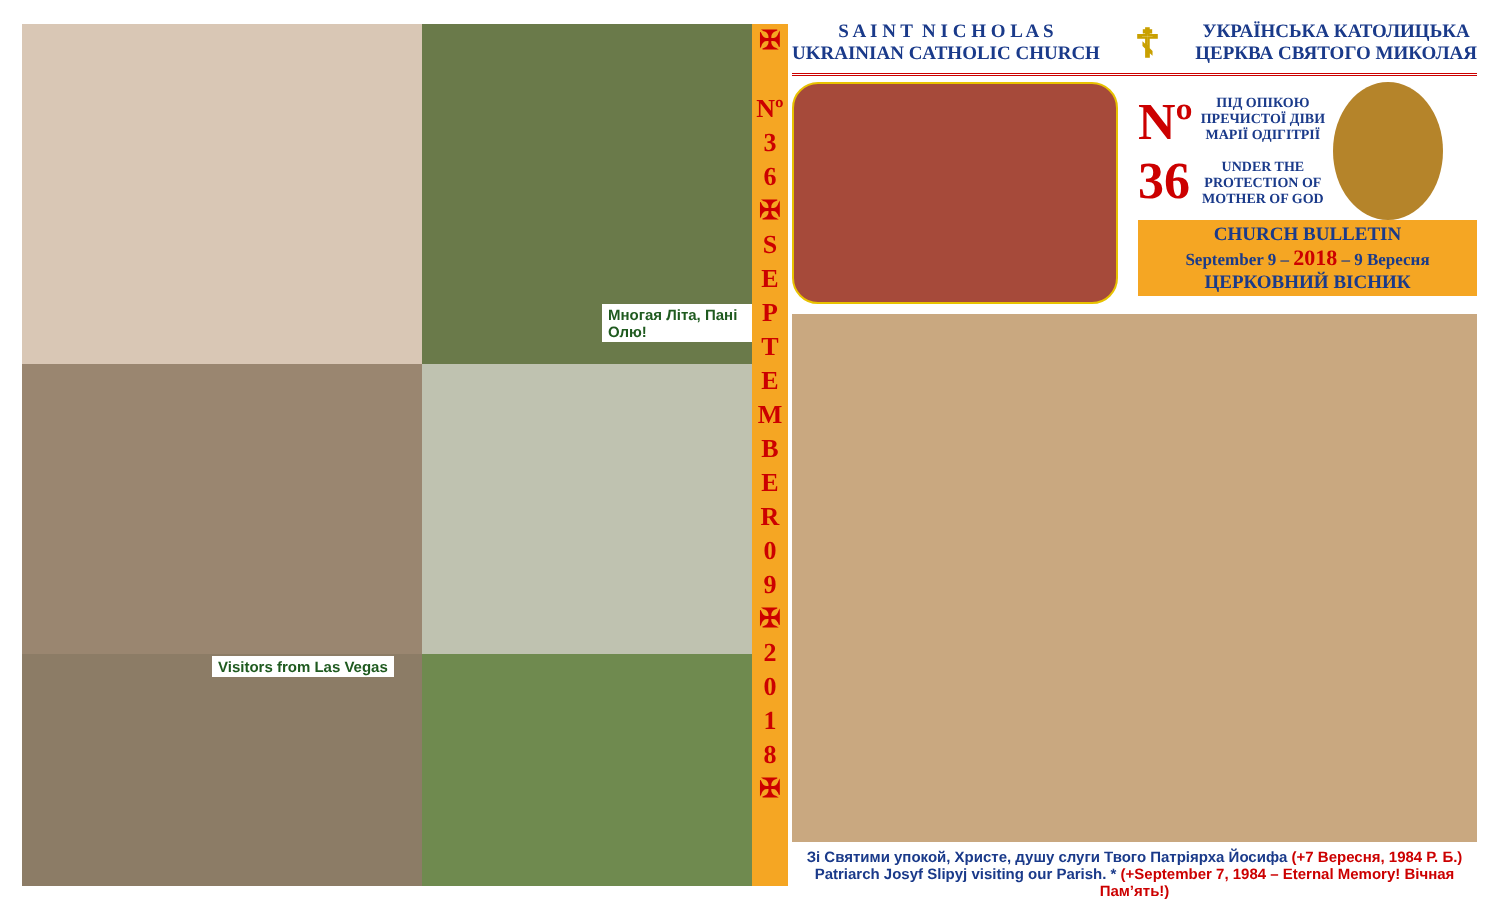Многая Літа, Пані Олю!
Visitors from Las Vegas
✠
Nº
3
6
✠
S
E
P
T
E
M
B
E
R
0
9
✠
2
0
1
8
✠
S A I N T N I C H O L A S
UKRAINIAN CATHOLIC CHURCH
☦
УКРАЇНСЬКА КАТОЛИЦЬКА
ЦЕРКВА СВЯТОГО МИКОЛАЯ
Nº
36
ПІД ОПІКОЮ
ПРЕЧИСТОЇ ДІВИ
МАРІЇ ОДІГІТРІЇ
UNDER THE
PROTECTION OF
MOTHER OF GOD
CHURCH BULLETIN
September 9 – 2018 – 9 Вересня
ЦЕРКОВНИЙ ВІСНИК
Зі Святими упокой, Христе, душу слуги Твого Патріярха Йосифа (+7 Вересня, 1984 Р. Б.)
Patriarch Josyf Slipyj visiting our Parish. * (+September 7, 1984 – Eternal Memory! Вічная Пам’ять!)